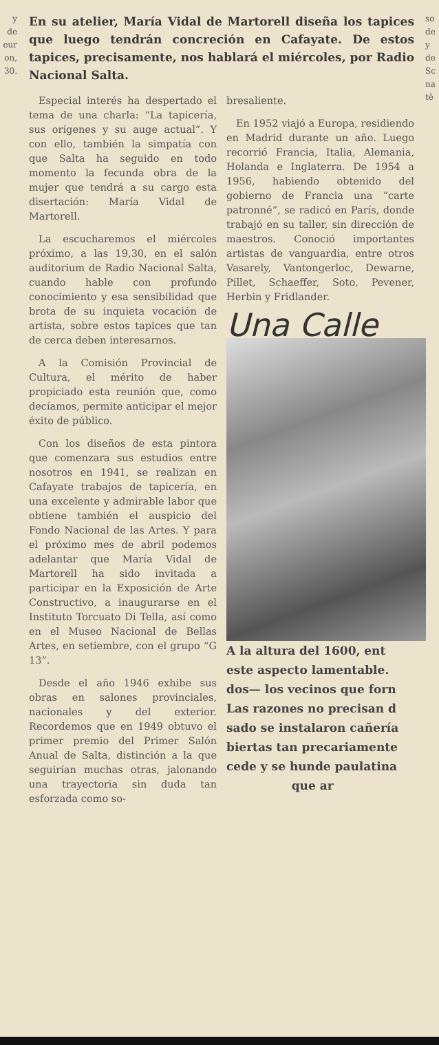y de eur on, 30.
so de y de Sc na tê
En su atelier, María Vidal de Martorell diseña los tapices que luego tendrán concreción en Cafayate. De estos tapices, precisamente, nos hablará el miércoles, por Radio Nacional Salta.
Especial interés ha despertado el tema de una charla: “La tapicería, sus orígenes y su auge actual”. Y con ello, también la simpatía con que Salta ha seguido en todo momento la fecunda obra de la mujer que tendrá a su cargo esta disertación: María Vidal de Martorell.
La escucharemos el miércoles próximo, a las 19,30, en el salón auditorium de Radio Nacional Salta, cuando hable con profundo conocimiento y esa sensibilidad que brota de su inquieta vocación de artista, sobre estos tapices que tan de cerca deben interesarnos.
A la Comisión Provincial de Cultura, el mérito de haber propiciado esta reunión que, como decíamos, permite anticipar el mejor éxito de público.
Con los diseños de esta pintora que comenzara sus estudios entre nosotros en 1941, se realizan en Cafayate trabajos de tapicería, en una excelente y admirable labor que obtiene también el auspicio del Fondo Nacional de las Artes. Y para el próximo mes de abril podemos adelantar que María Vidal de Martorell ha sido invitada a participar en la Exposición de Arte Constructivo, a inaugurarse en el Instituto Torcuato Di Tella, así como en el Museo Nacional de Bellas Artes, en setiembre, con el grupo “G 13”.
Desde el año 1946 exhibe sus obras en salones provinciales, nacionales y del exterior. Recordemos que en 1949 obtuvo el primer premio del Primer Salón Anual de Salta, distinción a la que seguirían muchas otras, jalonando una trayectoria sin duda tan esforzada como so-
bresaliente.
En 1952 viajó a Europa, residiendo en Madrid durante un año. Luego recorrió Francia, Italia, Alemania, Holanda e Inglaterra. De 1954 a 1956, habiendo obtenido del gobierno de Francia una “carte patronné”, se radicó en París, donde trabajó en su taller, sin dirección de maestros. Conoció importantes artistas de vanguardia, entre otros Vasarely, Vantongerloc, Dewarne, Pillet, Schaeffer, Soto, Pevener, Herbin y Fridlander.
Una Calle
A la altura del 1600, ent
este aspecto lamentable.
dos— los vecinos que forn
Las razones no precisan d
sado se instalaron cañería
biertas tan precariamente
cede y se hunde paulatina
que ar